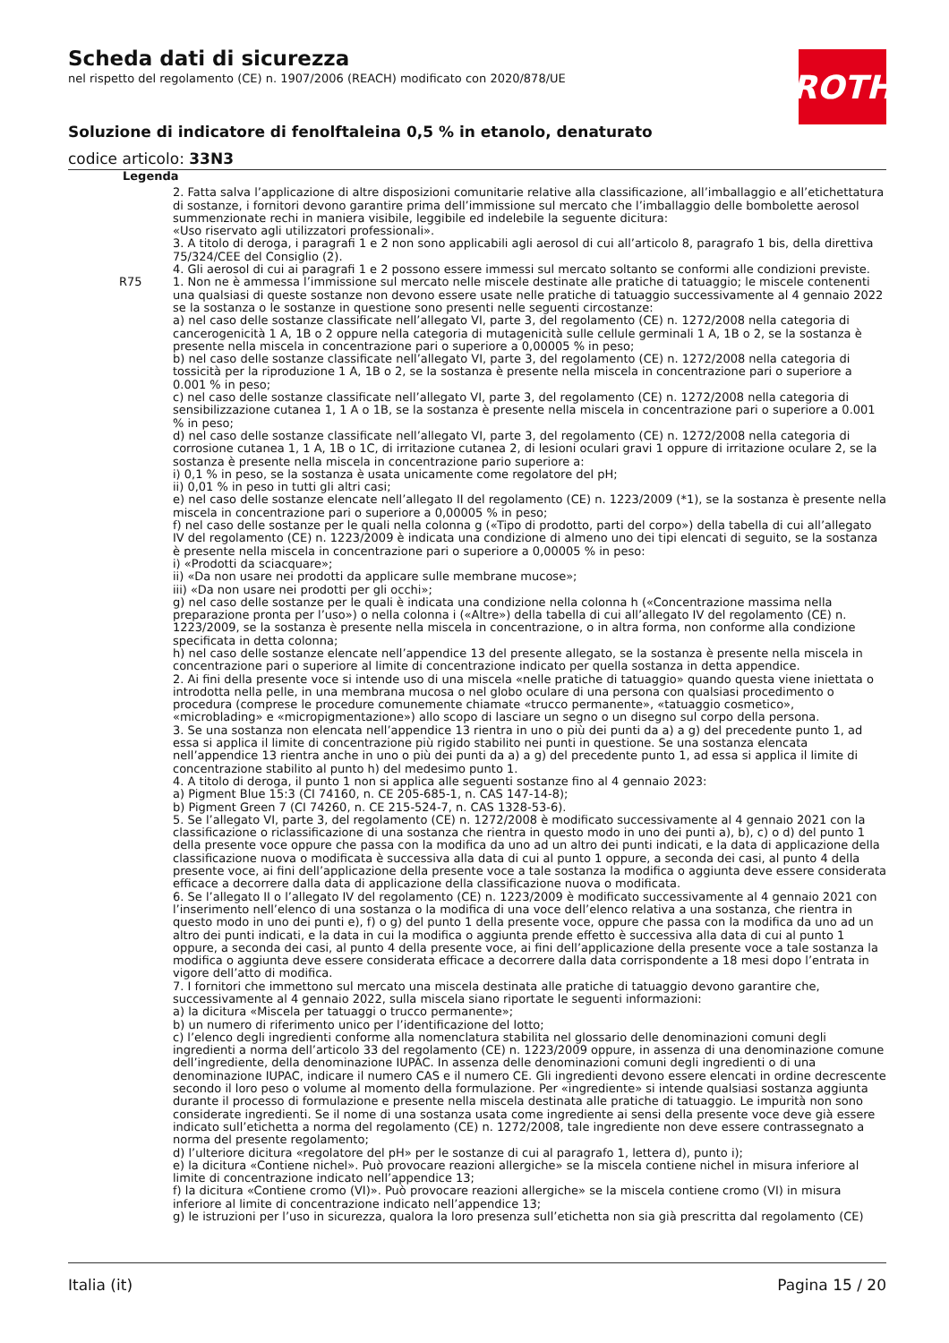Scheda dati di sicurezza
nel rispetto del regolamento (CE) n. 1907/2006 (REACH) modificato con 2020/878/UE
Soluzione di indicatore di fenolftaleina 0,5 % in etanolo, denaturato
codice articolo: 33N3
ROTH
Legenda
2. Fatta salva l’applicazione di altre disposizioni comunitarie relative alla classificazione, all’imballaggio e all’etichettatura di sostanze, i fornitori devono garantire prima dell’immissione sul mercato che l’imballaggio delle bombolette aerosol summenzionate rechi in maniera visibile, leggibile ed indelebile la seguente dicitura:
«Uso riservato agli utilizzatori professionali».
3. A titolo di deroga, i paragrafi 1 e 2 non sono applicabili agli aerosol di cui all’articolo 8, paragrafo 1 bis, della direttiva 75/324/CEE del Consiglio (2).
4. Gli aerosol di cui ai paragrafi 1 e 2 possono essere immessi sul mercato soltanto se conformi alle condizioni previste.
R75 1. Non ne è ammessa l’immissione sul mercato nelle miscele destinate alle pratiche di tatuaggio; le miscele contenenti una qualsiasi di queste sostanze non devono essere usate nelle pratiche di tatuaggio successivamente al 4 gennaio 2022 se la sostanza o le sostanze in questione sono presenti nelle seguenti circostanze:
a) nel caso delle sostanze classificate nell’allegato VI, parte 3, del regolamento (CE) n. 1272/2008 nella categoria di cancerogenicità 1 A, 1B o 2 oppure nella categoria di mutagenicità sulle cellule germinali 1 A, 1B o 2, se la sostanza è presente nella miscela in concentrazione pari o superiore a 0,00005 % in peso;
b) nel caso delle sostanze classificate nell’allegato VI, parte 3, del regolamento (CE) n. 1272/2008 nella categoria di tossicità per la riproduzione 1 A, 1B o 2, se la sostanza è presente nella miscela in concentrazione pari o superiore a 0.001 % in peso;
c) nel caso delle sostanze classificate nell’allegato VI, parte 3, del regolamento (CE) n. 1272/2008 nella categoria di sensibilizzazione cutanea 1, 1 A o 1B, se la sostanza è presente nella miscela in concentrazione pari o superiore a 0.001 % in peso;
d) nel caso delle sostanze classificate nell’allegato VI, parte 3, del regolamento (CE) n. 1272/2008 nella categoria di corrosione cutanea 1, 1 A, 1B o 1C, di irritazione cutanea 2, di lesioni oculari gravi 1 oppure di irritazione oculare 2, se la sostanza è presente nella miscela in concentrazione pario superiore a:
i) 0,1 % in peso, se la sostanza è usata unicamente come regolatore del pH;
ii) 0,01 % in peso in tutti gli altri casi;
e) nel caso delle sostanze elencate nell’allegato II del regolamento (CE) n. 1223/2009 (*1), se la sostanza è presente nella miscela in concentrazione pari o superiore a 0,00005 % in peso;
f) nel caso delle sostanze per le quali nella colonna g («Tipo di prodotto, parti del corpo») della tabella di cui all’allegato IV del regolamento (CE) n. 1223/2009 è indicata una condizione di almeno uno dei tipi elencati di seguito, se la sostanza è presente nella miscela in concentrazione pari o superiore a 0,00005 % in peso:
i) «Prodotti da sciacquare»;
ii) «Da non usare nei prodotti da applicare sulle membrane mucose»;
iii) «Da non usare nei prodotti per gli occhi»;
g) nel caso delle sostanze per le quali è indicata una condizione nella colonna h («Concentrazione massima nella preparazione pronta per l’uso») o nella colonna i («Altre») della tabella di cui all’allegato IV del regolamento (CE) n. 1223/2009, se la sostanza è presente nella miscela in concentrazione, o in altra forma, non conforme alla condizione specificata in detta colonna;
h) nel caso delle sostanze elencate nell’appendice 13 del presente allegato, se la sostanza è presente nella miscela in concentrazione pari o superiore al limite di concentrazione indicato per quella sostanza in detta appendice.
2. Ai fini della presente voce si intende uso di una miscela «nelle pratiche di tatuaggio» quando questa viene iniettata o introdotta nella pelle, in una membrana mucosa o nel globo oculare di una persona con qualsiasi procedimento o procedura (comprese le procedure comunemente chiamate «trucco permanente», «tatuaggio cosmetico», «microblading» e «micropigmentazione») allo scopo di lasciare un segno o un disegno sul corpo della persona.
3. Se una sostanza non elencata nell’appendice 13 rientra in uno o più dei punti da a) a g) del precedente punto 1, ad essa si applica il limite di concentrazione più rigido stabilito nei punti in questione. Se una sostanza elencata nell’appendice 13 rientra anche in uno o più dei punti da a) a g) del precedente punto 1, ad essa si applica il limite di concentrazione stabilito al punto h) del medesimo punto 1.
4. A titolo di deroga, il punto 1 non si applica alle seguenti sostanze fino al 4 gennaio 2023:
a) Pigment Blue 15:3 (CI 74160, n. CE 205-685-1, n. CAS 147-14-8);
b) Pigment Green 7 (CI 74260, n. CE 215-524-7, n. CAS 1328-53-6).
5. Se l’allegato VI, parte 3, del regolamento (CE) n. 1272/2008 è modificato successivamente al 4 gennaio 2021 con la classificazione o riclassificazione di una sostanza che rientra in questo modo in uno dei punti a), b), c) o d) del punto 1 della presente voce oppure che passa con la modifica da uno ad un altro dei punti indicati, e la data di applicazione della classificazione nuova o modificata è successiva alla data di cui al punto 1 oppure, a seconda dei casi, al punto 4 della presente voce, ai fini dell’applicazione della presente voce a tale sostanza la modifica o aggiunta deve essere considerata efficace a decorrere dalla data di applicazione della classificazione nuova o modificata.
6. Se l’allegato II o l’allegato IV del regolamento (CE) n. 1223/2009 è modificato successivamente al 4 gennaio 2021 con l’inserimento nell’elenco di una sostanza o la modifica di una voce dell’elenco relativa a una sostanza, che rientra in questo modo in uno dei punti e), f) o g) del punto 1 della presente voce, oppure che passa con la modifica da uno ad un altro dei punti indicati, e la data in cui la modifica o aggiunta prende effetto è successiva alla data di cui al punto 1 oppure, a seconda dei casi, al punto 4 della presente voce, ai fini dell’applicazione della presente voce a tale sostanza la modifica o aggiunta deve essere considerata efficace a decorrere dalla data corrispondente a 18 mesi dopo l’entrata in vigore dell’atto di modifica.
7. I fornitori che immettono sul mercato una miscela destinata alle pratiche di tatuaggio devono garantire che, successivamente al 4 gennaio 2022, sulla miscela siano riportate le seguenti informazioni:
a) la dicitura «Miscela per tatuaggi o trucco permanente»;
b) un numero di riferimento unico per l’identificazione del lotto;
c) l’elenco degli ingredienti conforme alla nomenclatura stabilita nel glossario delle denominazioni comuni degli ingredienti a norma dell’articolo 33 del regolamento (CE) n. 1223/2009 oppure, in assenza di una denominazione comune dell’ingrediente, della denominazione IUPAC. In assenza delle denominazioni comuni degli ingredienti o di una denominazione IUPAC, indicare il numero CAS e il numero CE. Gli ingredienti devono essere elencati in ordine decrescente secondo il loro peso o volume al momento della formulazione. Per «ingrediente» si intende qualsiasi sostanza aggiunta durante il processo di formulazione e presente nella miscela destinata alle pratiche di tatuaggio. Le impurità non sono considerate ingredienti. Se il nome di una sostanza usata come ingrediente ai sensi della presente voce deve già essere indicato sull’etichetta a norma del regolamento (CE) n. 1272/2008, tale ingrediente non deve essere contrassegnato a norma del presente regolamento;
d) l’ulteriore dicitura «regolatore del pH» per le sostanze di cui al paragrafo 1, lettera d), punto i);
e) la dicitura «Contiene nichel». Può provocare reazioni allergiche» se la miscela contiene nichel in misura inferiore al limite di concentrazione indicato nell’appendice 13;
f) la dicitura «Contiene cromo (VI)». Può provocare reazioni allergiche» se la miscela contiene cromo (VI) in misura inferiore al limite di concentrazione indicato nell’appendice 13;
g) le istruzioni per l’uso in sicurezza, qualora la loro presenza sull’etichetta non sia già prescritta dal regolamento (CE)
Italia (it) Pagina 15 / 20